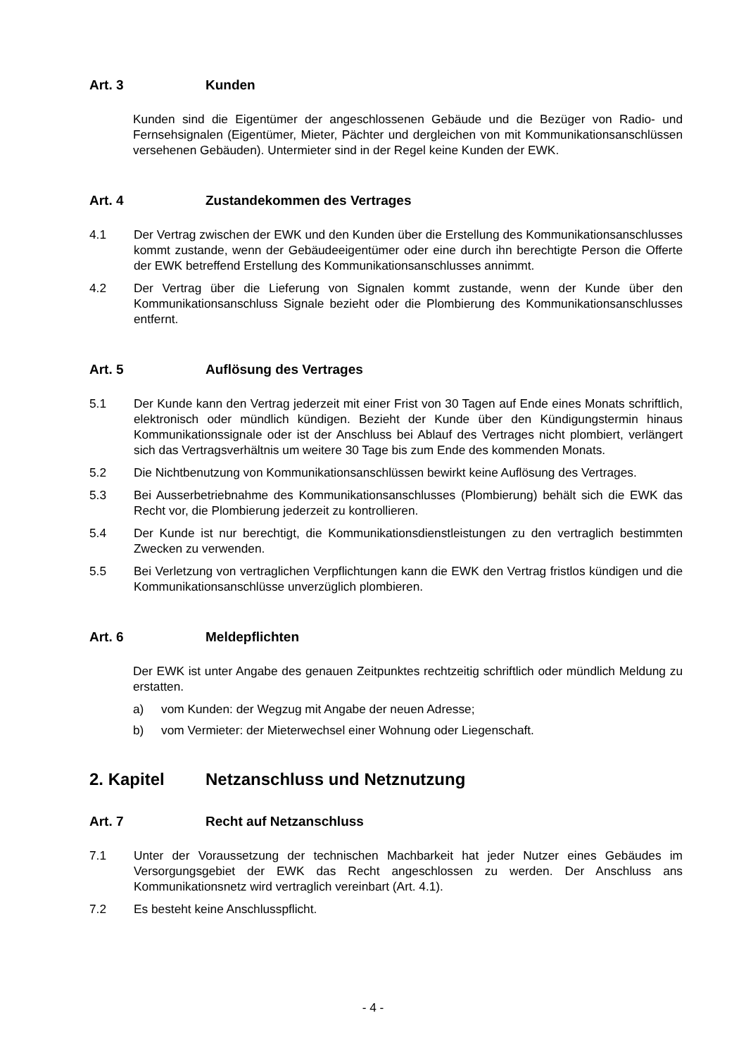Art. 3 Kunden
Kunden sind die Eigentümer der angeschlossenen Gebäude und die Bezüger von Radio- und Fernsehsignalen (Eigentümer, Mieter, Pächter und dergleichen von mit Kommunikationsanschlüssen versehenen Gebäuden). Untermieter sind in der Regel keine Kunden der EWK.
Art. 4 Zustandekommen des Vertrages
4.1 Der Vertrag zwischen der EWK und den Kunden über die Erstellung des Kommunikationsanschlusses kommt zustande, wenn der Gebäudeeigentümer oder eine durch ihn berechtigte Person die Offerte der EWK betreffend Erstellung des Kommunikationsanschlusses annimmt.
4.2 Der Vertrag über die Lieferung von Signalen kommt zustande, wenn der Kunde über den Kommunikationsanschluss Signale bezieht oder die Plombierung des Kommunikationsanschlusses entfernt.
Art. 5 Auflösung des Vertrages
5.1 Der Kunde kann den Vertrag jederzeit mit einer Frist von 30 Tagen auf Ende eines Monats schriftlich, elektronisch oder mündlich kündigen. Bezieht der Kunde über den Kündigungstermin hinaus Kommunikationssignale oder ist der Anschluss bei Ablauf des Vertrages nicht plombiert, verlängert sich das Vertragsverhältnis um weitere 30 Tage bis zum Ende des kommenden Monats.
5.2 Die Nichtbenutzung von Kommunikationsanschlüssen bewirkt keine Auflösung des Vertrages.
5.3 Bei Ausserbetriebnahme des Kommunikationsanschlusses (Plombierung) behält sich die EWK das Recht vor, die Plombierung jederzeit zu kontrollieren.
5.4 Der Kunde ist nur berechtigt, die Kommunikationsdienstleistungen zu den vertraglich bestimmten Zwecken zu verwenden.
5.5 Bei Verletzung von vertraglichen Verpflichtungen kann die EWK den Vertrag fristlos kündigen und die Kommunikationsanschlüsse unverzüglich plombieren.
Art. 6 Meldepflichten
Der EWK ist unter Angabe des genauen Zeitpunktes rechtzeitig schriftlich oder mündlich Meldung zu erstatten.
a) vom Kunden: der Wegzug mit Angabe der neuen Adresse;
b) vom Vermieter: der Mieterwechsel einer Wohnung oder Liegenschaft.
2. Kapitel Netzanschluss und Netznutzung
Art. 7 Recht auf Netzanschluss
7.1 Unter der Voraussetzung der technischen Machbarkeit hat jeder Nutzer eines Gebäudes im Versorgungsgebiet der EWK das Recht angeschlossen zu werden. Der Anschluss ans Kommunikationsnetz wird vertraglich vereinbart (Art. 4.1).
7.2 Es besteht keine Anschlusspflicht.
- 4 -